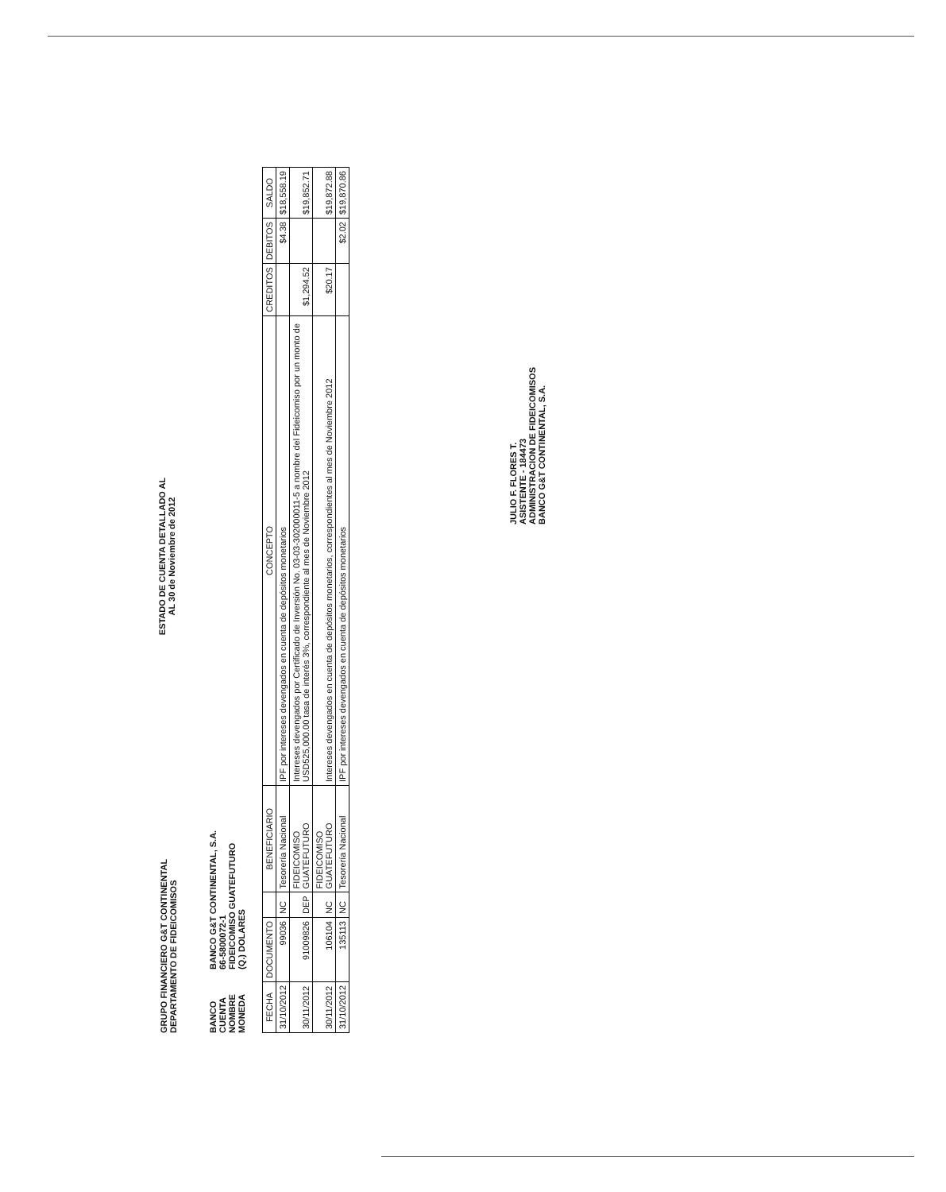GRUPO FINANCIERO G&T CONTINENTAL
DEPARTAMENTO DE FIDEICOMISOS
ESTADO DE CUENTA DETALLADO AL
AL 30 de Noviembre de 2012
BANCO
BANCO G&T CONTINENTAL, S.A.
CUENTA
66-5800072-1
NOMBRE
FIDEICOMISO GUATEFUTURO
MONEDA
(Q.) DOLARES
| FECHA | DOCUMENTO | | BENEFICIARIO | CONCEPTO | CREDITOS | DEBITOS | SALDO |
| --- | --- | --- | --- | --- | --- | --- | --- |
| 31/10/2012 | 99036 | NC | Tesorería Nacional | IPF por intereses devengados en cuenta de depósitos monetarios | | $4.38 | $18,558.19 |
| 30/11/2012 | 91009826 | DEP | FIDEICOMISO GUATEFUTURO | Intereses devengados por Certificado de Inversión No. 03-03-302000011-5 a nombre del Fideicomiso por un monto de USD525,000.00 tasa de interés 3%, correspondiente al mes de Noviembre 2012 | $1,294.52 | | $19,852.71 |
| 30/11/2012 | 106104 | NC | FIDEICOMISO GUATEFUTURO | Intereses devengados en cuenta de depósitos monetarios, correspondientes al mes de Noviembre 2012 | $20.17 | | $19,872.88 |
| 31/10/2012 | 135113 | NC | Tesorería Nacional | IPF por intereses devengados en cuenta de depósitos monetarios | | $2.02 | $19,870.86 |
JULIO F. FLORES T.
ASISTENTE - 184473
ADMINISTRACION DE FIDEICOMISOS
BANCO G&T CONTINENTAL, S.A.